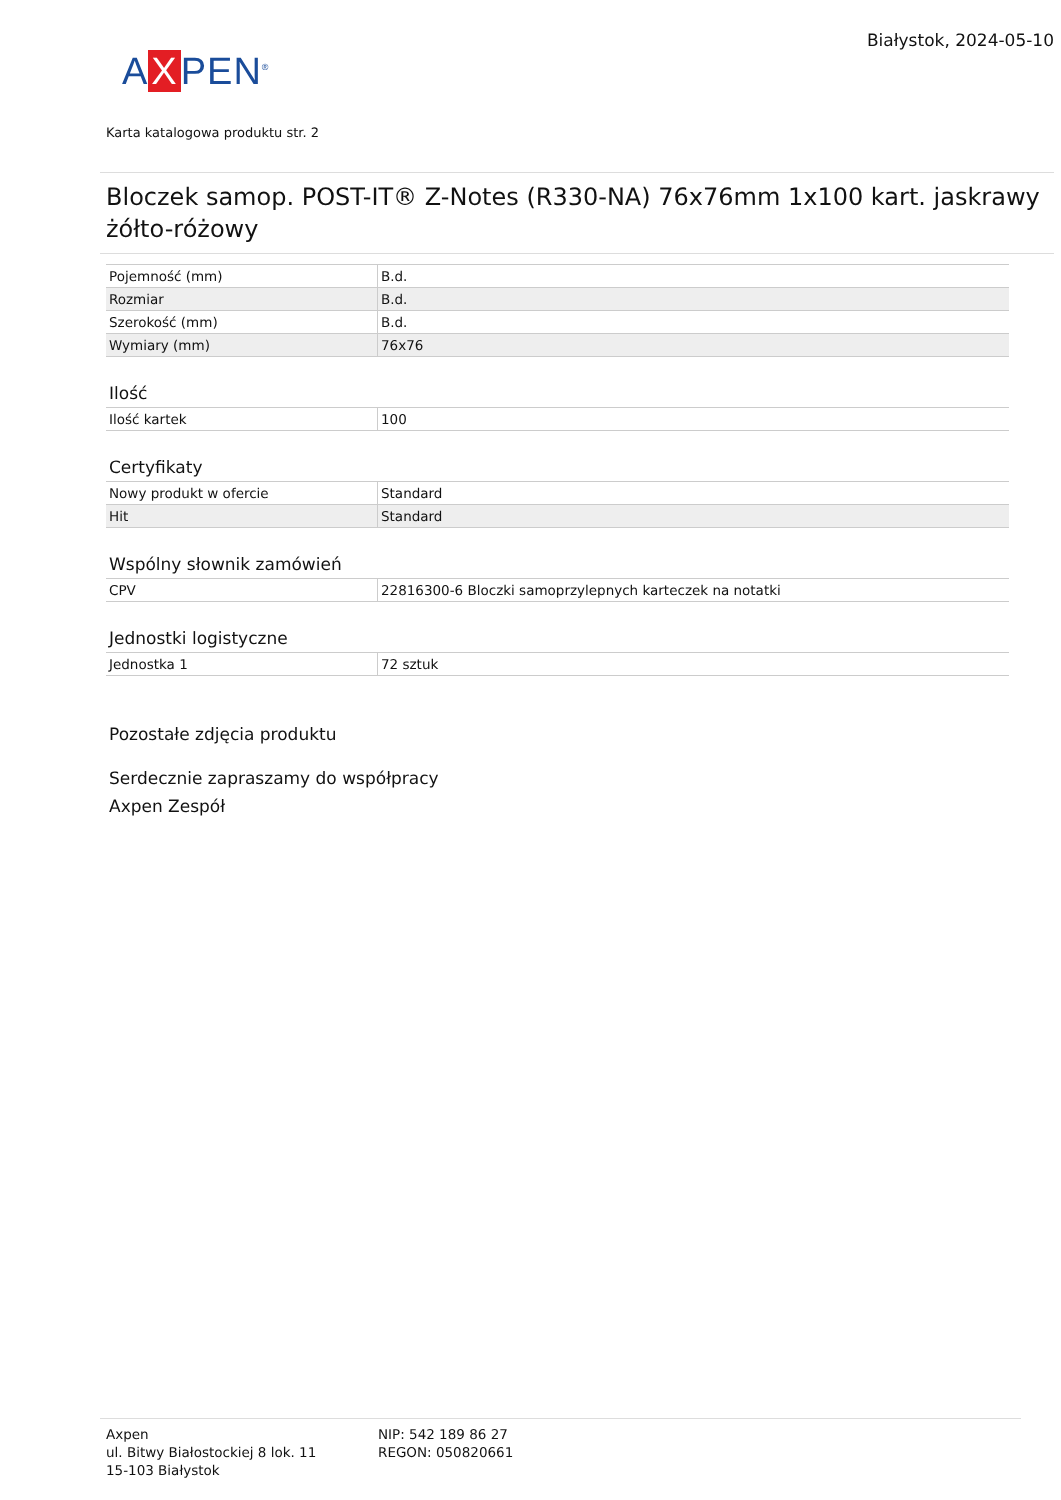A X PEN<sup>®</sup>
Białystok, 2024-05-10
Karta katalogowa produktu str. 2
Bloczek samop. POST-IT® Z-Notes (R330-NA) 76x76mm 1x100 kart. jaskrawy żółto-różowy
| Pojemność (mm) | B.d. |
| Rozmiar | B.d. |
| Szerokość (mm) | B.d. |
| Wymiary (mm) | 76x76 |
Ilość
| Ilość kartek | 100 |
Certyfikaty
| Nowy produkt w ofercie | Standard |
| Hit | Standard |
Wspólny słownik zamówień
| CPV | 22816300-6 Bloczki samoprzylepnych karteczek na notatki |
Jednostki logistyczne
| Jednostka 1 | 72 sztuk |
Pozostałe zdjęcia produktu
Serdecznie zapraszamy do współpracy
Axpen Zespół
Axpen
ul. Bitwy Białostockiej 8 lok. 11
15-103 Białystok
NIP: 542 189 86 27
REGON: 050820661